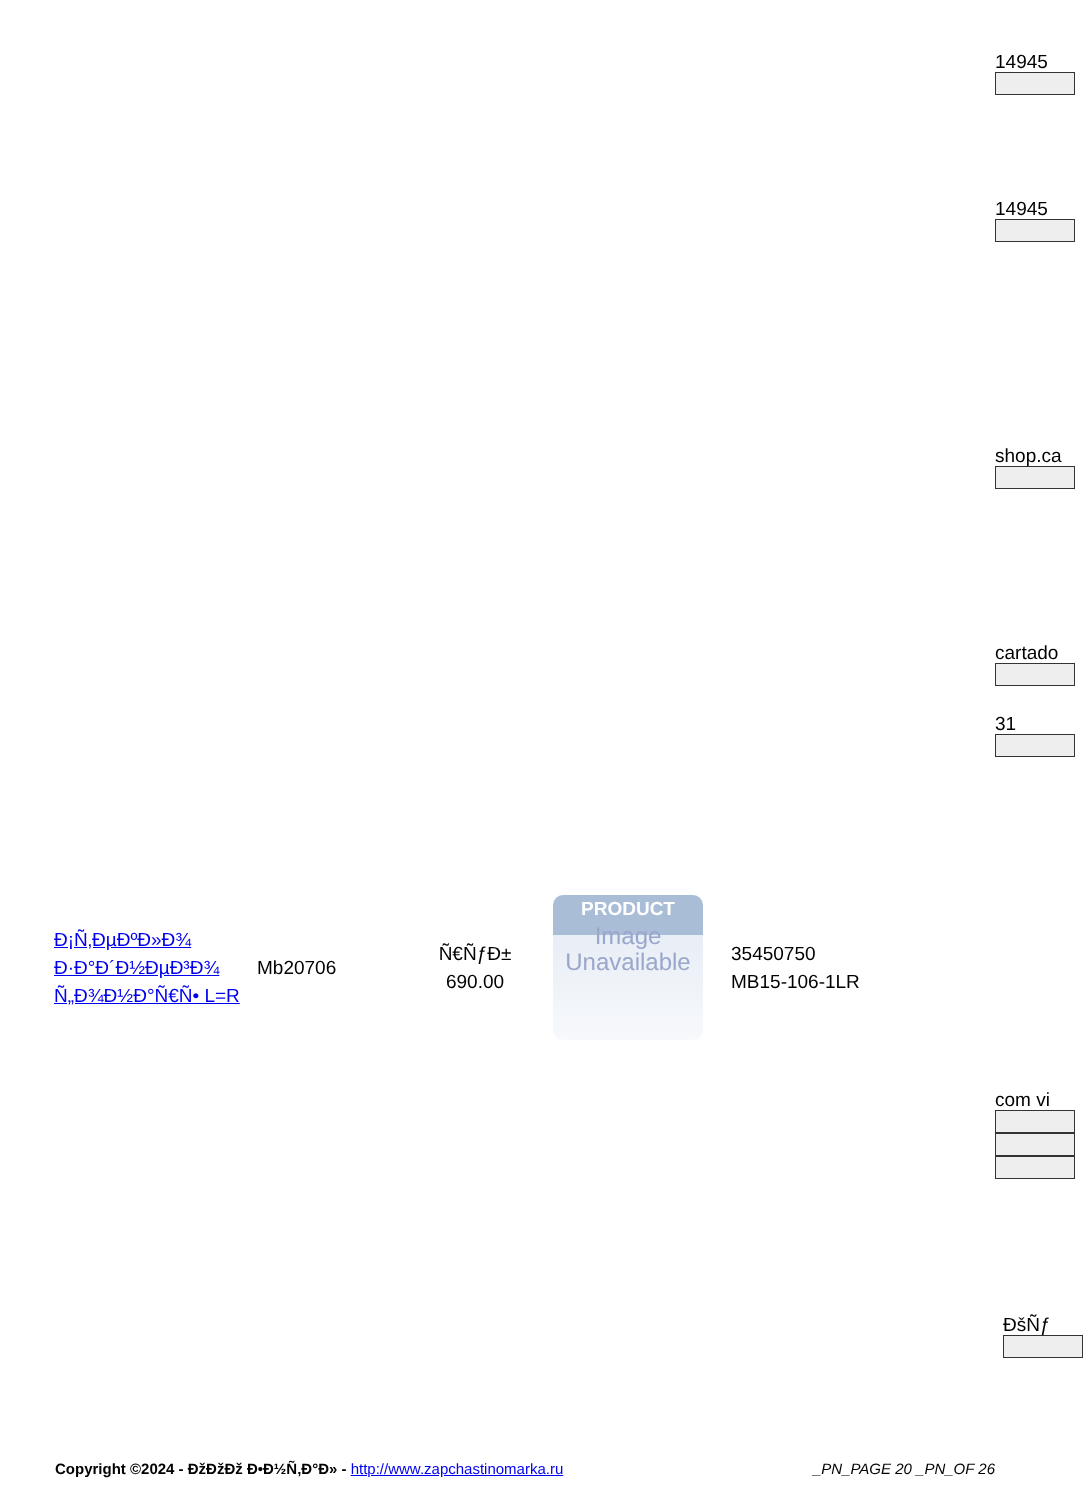14945
14945
shop.ca
cartado
31
| Đ¡Ñ‚ĐµĐºĐ»Đ¾ Đ·Đ°Đ´Đ½ĐµĐ³Đ¾ Ñ„Đ¾Đ½Đ°Ñ€Ñ• L=R | Mb20706 | Ñ€ÑƒĐ± 690.00 | PRODUCT Image Unavailable | 35450750 MB15-106-1LR |
com vi
ĐšÑƒ
Copyright ©2024 - ĐžĐžĐž Đ•Đ½Ñ‚Đ°Đ» - http://www.zapchastinomarka.ru _PN_PAGE 20 _PN_OF 26